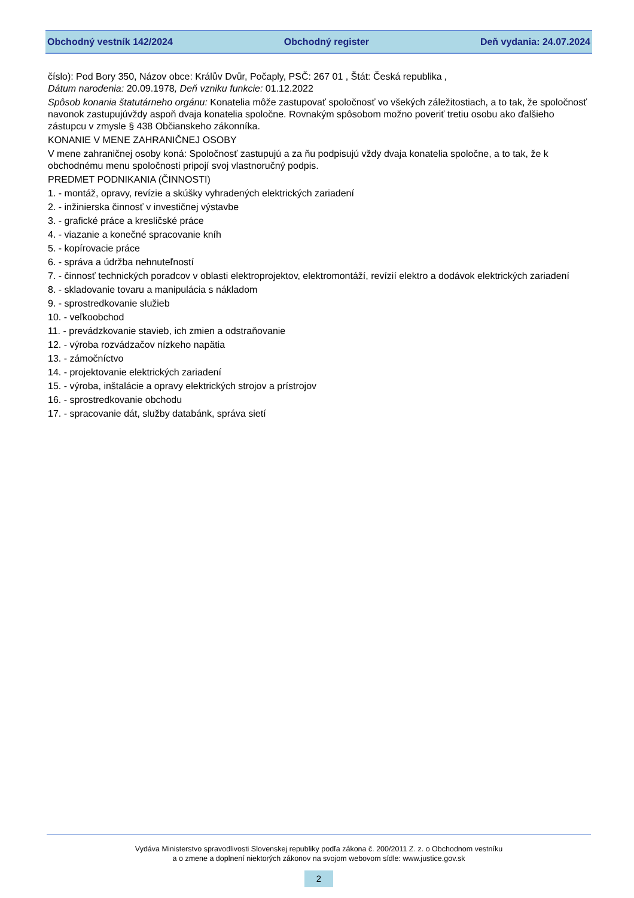Obchodný vestník 142/2024 Obchodný register Deň vydania: 24.07.2024
číslo): Pod Bory 350, Názov obce: Králův Dvůr, Počaply, PSČ: 267 01 , Štát: Česká republika ,
Dátum narodenia: 20.09.1978, Deň vzniku funkcie: 01.12.2022
Spôsob konania štatutárneho orgánu: Konatelia môže zastupovať spoločnosť vo všekých záležitostiach, a to tak, že spoločnosť navonok zastupujúvždy aspoň dvaja konatelia spoločne. Rovnakým spôsobom možno poveriť tretiu osobu ako ďalšieho zástupcu v zmysle § 438 Občianskeho zákonníka.
KONANIE V MENE ZAHRANIČNEJ OSOBY
V mene zahraničnej osoby koná: Spoločnosť zastupujú a za ňu podpisujú vždy dvaja konatelia spoločne, a to tak, že k obchodnému menu spoločnosti pripojí svoj vlastnoručný podpis.
PREDMET PODNIKANIA (ČINNOSTI)
1. - montáž, opravy, revízie a skúšky vyhradených elektrických zariadení
2. - inžinierska činnosť v investičnej výstavbe
3. - grafické práce a kresličské práce
4. - viazanie a konečné spracovanie kníh
5. - kopírovacie práce
6. - správa a údržba nehnuteľností
7. - činnosť technických poradcov v oblasti elektroprojektov, elektromontáží, revízií elektro a dodávok elektrických zariadení
8. - skladovanie tovaru a manipulácia s nákladom
9. - sprostredkovanie služieb
10. - veľkoobchod
11. - prevádzkovanie stavieb, ich zmien a odstraňovanie
12. - výroba rozvádzačov nízkeho napätia
13. - zámočníctvo
14. - projektovanie elektrických zariadení
15. - výroba, inštalácie a opravy elektrických strojov a prístrojov
16. - sprostredkovanie obchodu
17. - spracovanie dát, služby databánk, správa sietí
Vydáva Ministerstvo spravodlivosti Slovenskej republiky podľa zákona č. 200/2011 Z. z. o Obchodnom vestníku
a o zmene a doplnení niektorých zákonov na svojom webovom sídle: www.justice.gov.sk
2